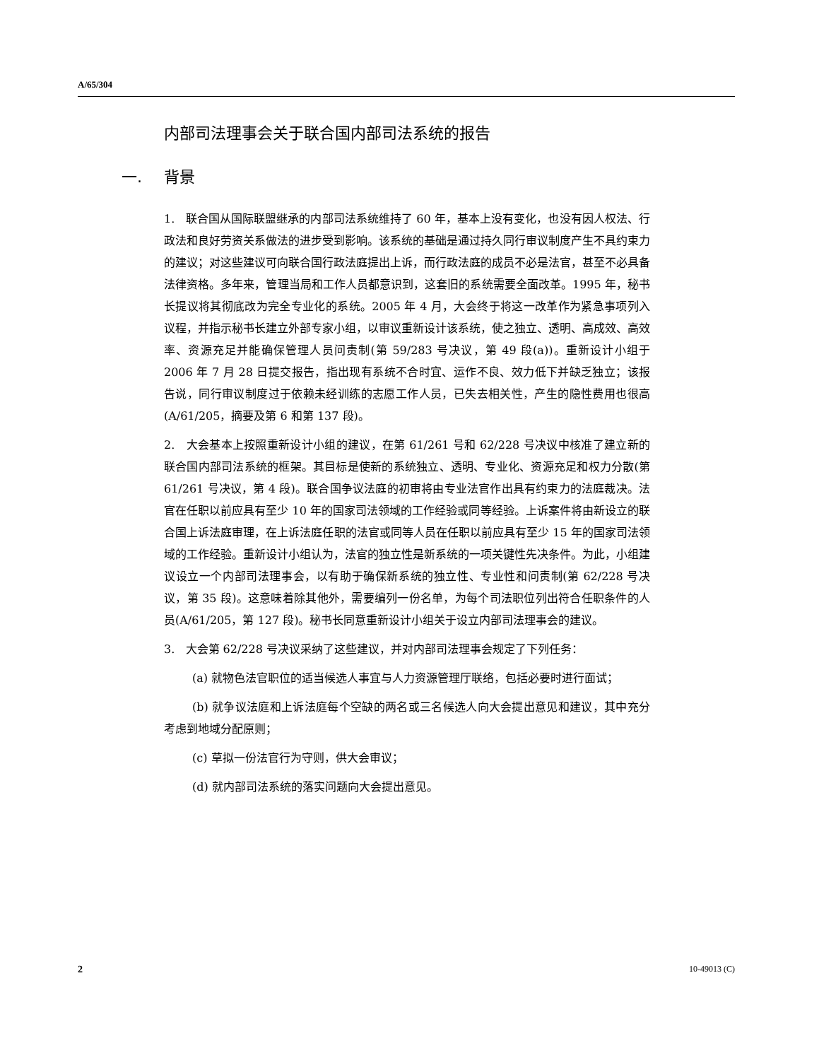A/65/304
内部司法理事会关于联合国内部司法系统的报告
一. 背景
1. 联合国从国际联盟继承的内部司法系统维持了 60 年，基本上没有变化，也没有因人权法、行政法和良好劳资关系做法的进步受到影响。该系统的基础是通过持久同行审议制度产生不具约束力的建议；对这些建议可向联合国行政法庭提出上诉，而行政法庭的成员不必是法官，甚至不必具备法律资格。多年来，管理当局和工作人员都意识到，这套旧的系统需要全面改革。1995 年，秘书长提议将其彻底改为完全专业化的系统。2005 年 4 月，大会终于将这一改革作为紧急事项列入议程，并指示秘书长建立外部专家小组，以审议重新设计该系统，使之独立、透明、高成效、高效率、资源充足并能确保管理人员问责制(第 59/283 号决议，第 49 段(a))。重新设计小组于 2006 年 7 月 28 日提交报告，指出现有系统不合时宜、运作不良、效力低下并缺乏独立；该报告说，同行审议制度过于依赖未经训练的志愿工作人员，已失去相关性，产生的隐性费用也很高(A/61/205，摘要及第 6 和第 137 段)。
2. 大会基本上按照重新设计小组的建议，在第 61/261 号和 62/228 号决议中核准了建立新的联合国内部司法系统的框架。其目标是使新的系统独立、透明、专业化、资源充足和权力分散(第 61/261 号决议，第 4 段)。联合国争议法庭的初审将由专业法官作出具有约束力的法庭裁决。法官在任职以前应具有至少 10 年的国家司法领域的工作经验或同等经验。上诉案件将由新设立的联合国上诉法庭审理，在上诉法庭任职的法官或同等人员在任职以前应具有至少 15 年的国家司法领域的工作经验。重新设计小组认为，法官的独立性是新系统的一项关键性先决条件。为此，小组建议设立一个内部司法理事会，以有助于确保新系统的独立性、专业性和问责制(第 62/228 号决议，第 35 段)。这意味着除其他外，需要编列一份名单，为每个司法职位列出符合任职条件的人员(A/61/205，第 127 段)。秘书长同意重新设计小组关于设立内部司法理事会的建议。
3. 大会第 62/228 号决议采纳了这些建议，并对内部司法理事会规定了下列任务：
(a) 就物色法官职位的适当候选人事宜与人力资源管理厅联络，包括必要时进行面试；
(b) 就争议法庭和上诉法庭每个空缺的两名或三名候选人向大会提出意见和建议，其中充分考虑到地域分配原则；
(c) 草拟一份法官行为守则，供大会审议；
(d) 就内部司法系统的落实问题向大会提出意见。
2 10-49013 (C)